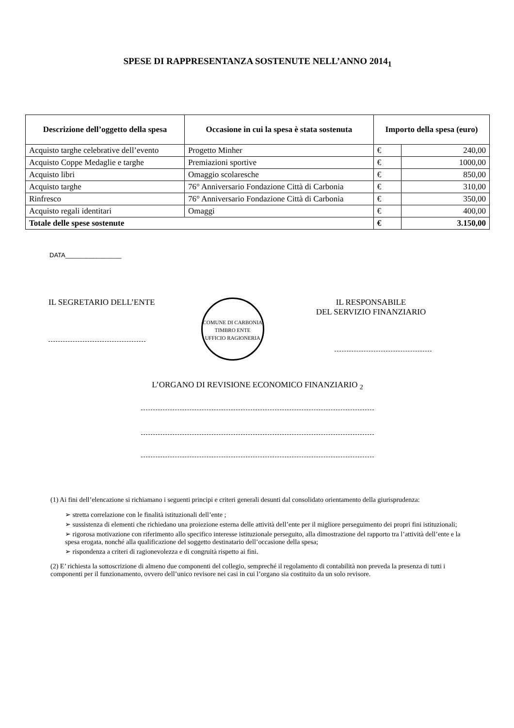SPESE DI RAPPRESENTANZA SOSTENUTE NELL’ANNO 2014<sub>1</sub>
| Descrizione dell’oggetto della spesa | Occasione in cui la spesa è stata sostenuta | Importo della spesa (euro) | |
| --- | --- | --- | --- |
| Acquisto targhe celebrative dell’evento | Progetto Minher | € | 240,00 |
| Acquisto Coppe Medaglie e targhe | Premiazioni sportive | € | 1000,00 |
| Acquisto libri | Omaggio scolaresche | € | 850,00 |
| Acquisto targhe | 76° Anniversario Fondazione Città di Carbonia | € | 310,00 |
| Rinfresco | 76° Anniversario Fondazione Città di Carbonia | € | 350,00 |
| Acquisto regali identitari | Omaggi | € | 400,00 |
| Totale delle spese sostenute | | € | 3.150,00 |
DATA________________
IL SEGRETARIO DELL’ENTE
COMUNE DI CARBONIA
TIMBRO ENTE
UFFICIO RAGIONERIA
IL RESPONSABILE
DEL SERVIZIO FINANZIARIO
L’ORGANO DI REVISIONE ECONOMICO FINANZIARIO <sub>2</sub>
(1) Ai fini dell’elencazione si richiamano i seguenti principi e criteri generali desunti dal consolidato orientamento della giurisprudenza:
➢ stretta correlazione con le finalità istituzionali dell’ente ;
➢ sussistenza di elementi che richiedano una proiezione esterna delle attività dell’ente per il migliore perseguimento dei propri fini istituzionali;
➢ rigorosa motivazione con riferimento allo specifico interesse istituzionale perseguito, alla dimostrazione del rapporto tra l’attività dell’ente e la spesa erogata, nonché alla qualificazione del soggetto destinatario dell’occasione della spesa;
➢ rispondenza a criteri di ragionevolezza e di congruità rispetto ai fini.
(2) E’ richiesta la sottoscrizione di almeno due componenti del collegio, sempreché il regolamento di contabilità non preveda la presenza di tutti i componenti per il funzionamento, ovvero dell’unico revisore nei casi in cui l’organo sia costituito da un solo revisore.